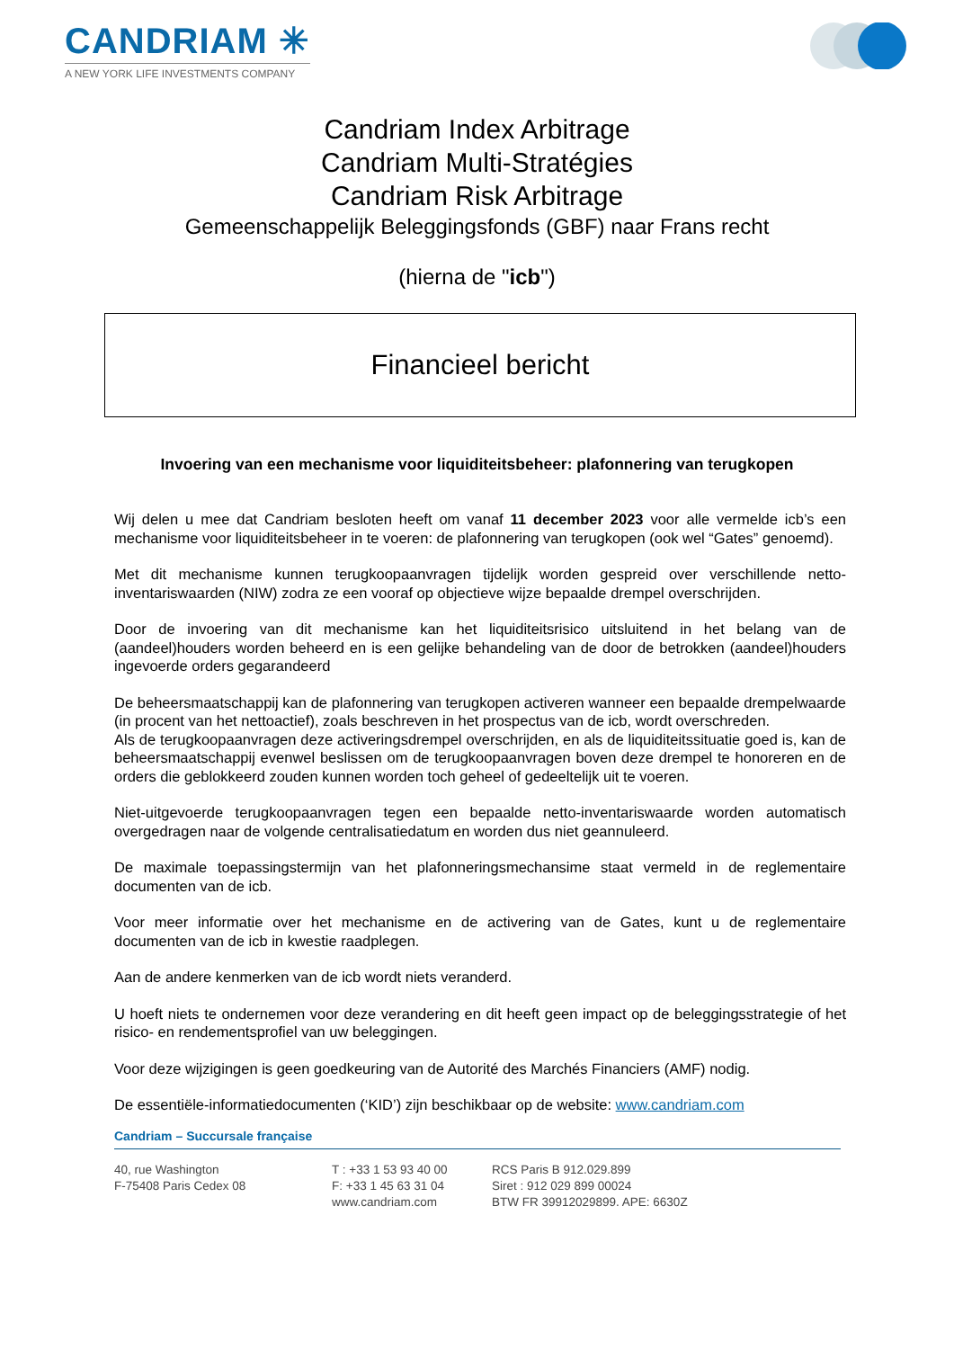CANDRIAM ✳
A NEW YORK LIFE INVESTMENTS COMPANY
Candriam Index Arbitrage
Candriam Multi-Stratégies
Candriam Risk Arbitrage
Gemeenschappelijk Beleggingsfonds (GBF) naar Frans recht
(hierna de "icb")
Financieel bericht
Invoering van een mechanisme voor liquiditeitsbeheer: plafonnering van terugkopen
Wij delen u mee dat Candriam besloten heeft om vanaf 11 december 2023 voor alle vermelde icb’s een mechanisme voor liquiditeitsbeheer in te voeren: de plafonnering van terugkopen (ook wel “Gates” genoemd).
Met dit mechanisme kunnen terugkoopaanvragen tijdelijk worden gespreid over verschillende netto-inventariswaarden (NIW) zodra ze een vooraf op objectieve wijze bepaalde drempel overschrijden.
Door de invoering van dit mechanisme kan het liquiditeitsrisico uitsluitend in het belang van de (aandeel)houders worden beheerd en is een gelijke behandeling van de door de betrokken (aandeel)houders ingevoerde orders gegarandeerd
De beheersmaatschappij kan de plafonnering van terugkopen activeren wanneer een bepaalde drempelwaarde (in procent van het nettoactief), zoals beschreven in het prospectus van de icb, wordt overschreden.
Als de terugkoopaanvragen deze activeringsdrempel overschrijden, en als de liquiditeitssituatie goed is, kan de beheersmaatschappij evenwel beslissen om de terugkoopaanvragen boven deze drempel te honoreren en de orders die geblokkeerd zouden kunnen worden toch geheel of gedeeltelijk uit te voeren.
Niet-uitgevoerde terugkoopaanvragen tegen een bepaalde netto-inventariswaarde worden automatisch overgedragen naar de volgende centralisatiedatum en worden dus niet geannuleerd.
De maximale toepassingstermijn van het plafonneringsmechansime staat vermeld in de reglementaire documenten van de icb.
Voor meer informatie over het mechanisme en de activering van de Gates, kunt u de reglementaire documenten van de icb in kwestie raadplegen.
Aan de andere kenmerken van de icb wordt niets veranderd.
U hoeft niets te ondernemen voor deze verandering en dit heeft geen impact op de beleggingsstrategie of het risico- en rendementsprofiel van uw beleggingen.
Voor deze wijzigingen is geen goedkeuring van de Autorité des Marchés Financiers (AMF) nodig.
De essentiële-informatiedocumenten (‘KID’) zijn beschikbaar op de website: www.candriam.com
Candriam – Succursale française
40, rue Washington
F-75408 Paris Cedex 08
T : +33 1 53 93 40 00
F: +33 1 45 63 31 04
www.candriam.com
RCS Paris B 912.029.899
Siret : 912 029 899 00024
BTW FR 39912029899. APE: 6630Z